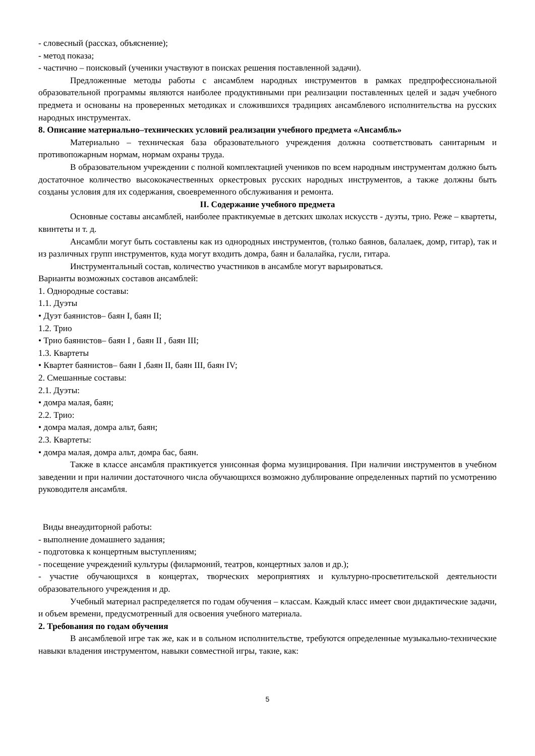- словесный (рассказ, объяснение);
- метод показа;
- частично – поисковый (ученики участвуют в поисках решения поставленной задачи).
Предложенные методы работы с ансамблем народных инструментов в рамках предпрофессиональной образовательной программы являются наиболее продуктивными при реализации поставленных целей и задач учебного предмета и основаны на проверенных методиках и сложившихся традициях ансамблевого исполнительства на русских народных инструментах.
8. Описание материально–технических условий реализации учебного предмета «Ансамбль»
Материально – техническая база образовательного учреждения должна соответствовать санитарным и противопожарным нормам, нормам охраны труда.
В образовательном учреждении с полной комплектацией учеников по всем народным инструментам должно быть достаточное количество высококачественных оркестровых русских народных инструментов, а также должны быть созданы условия для их содержания, своевременного обслуживания и ремонта.
II. Содержание учебного предмета
Основные составы ансамблей, наиболее практикуемые в детских школах искусств - дуэты, трио. Реже – квартеты, квинтеты и т. д.
Ансамбли могут быть составлены как из однородных инструментов, (только баянов, балалаек, домр, гитар), так и из различных групп инструментов, куда могут входить домра, баян и балалайка, гусли, гитара.
Инструментальный состав, количество участников в ансамбле могут варьироваться.
Варианты возможных составов ансамблей:
1. Однородные составы:
1.1. Дуэты
• Дуэт баянистов– баян I, баян II;
1.2. Трио
• Трио баянистов– баян I , баян II , баян III;
1.3. Квартеты
• Квартет баянистов– баян I ,баян II, баян III, баян IV;
2. Смешанные составы:
2.1. Дуэты:
• домра малая, баян;
2.2. Трио:
• домра малая, домра альт, баян;
2.3. Квартеты:
• домра малая, домра альт, домра бас, баян.
Также в классе ансамбля практикуется унисонная форма музицирования. При наличии инструментов в учебном заведении и при наличии достаточного числа обучающихся возможно дублирование определенных партий по усмотрению руководителя ансамбля.
Виды внеаудиторной работы:
- выполнение домашнего задания;
- подготовка к концертным выступлениям;
- посещение учреждений культуры (филармоний, театров, концертных залов и др.);
- участие обучающихся в концертах, творческих мероприятиях и культурно-просветительской деятельности образовательного учреждения и др.
Учебный материал распределяется по годам обучения – классам. Каждый класс имеет свои дидактические задачи, и объем времени, предусмотренный для освоения учебного материала.
2. Требования по годам обучения
В ансамблевой игре так же, как и в сольном исполнительстве, требуются определенные музыкально-технические навыки владения инструментом, навыки совместной игры, такие, как:
5